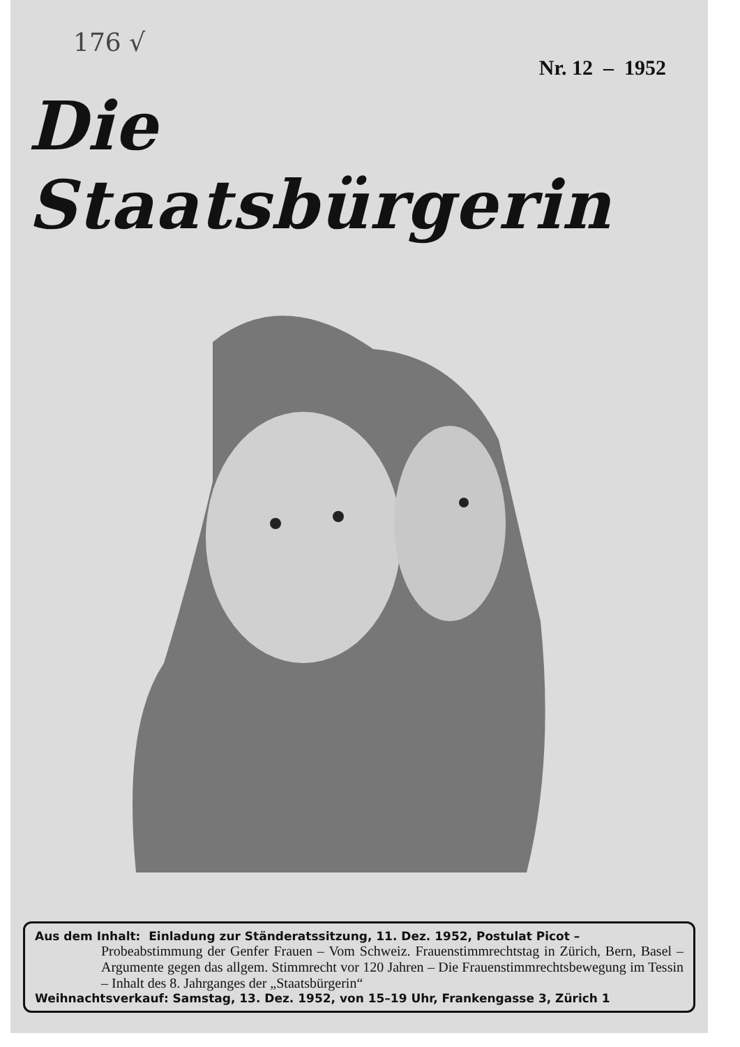176 √
Nr. 12 – 1952
Die Staatsbürgerin
Aus dem Inhalt: Einladung zur Ständeratssitzung, 11. Dez. 1952, Postulat Picot –
Probeabstimmung der Genfer Frauen – Vom Schweiz. Frauenstimmrechtstag in Zürich, Bern, Basel – Argumente gegen das allgem. Stimmrecht vor 120 Jahren – Die Frauenstimmrechtsbewegung im Tessin – Inhalt des 8. Jahrganges der „Staatsbürgerin“
Weihnachtsverkauf: Samstag, 13. Dez. 1952, von 15–19 Uhr, Frankengasse 3, Zürich 1